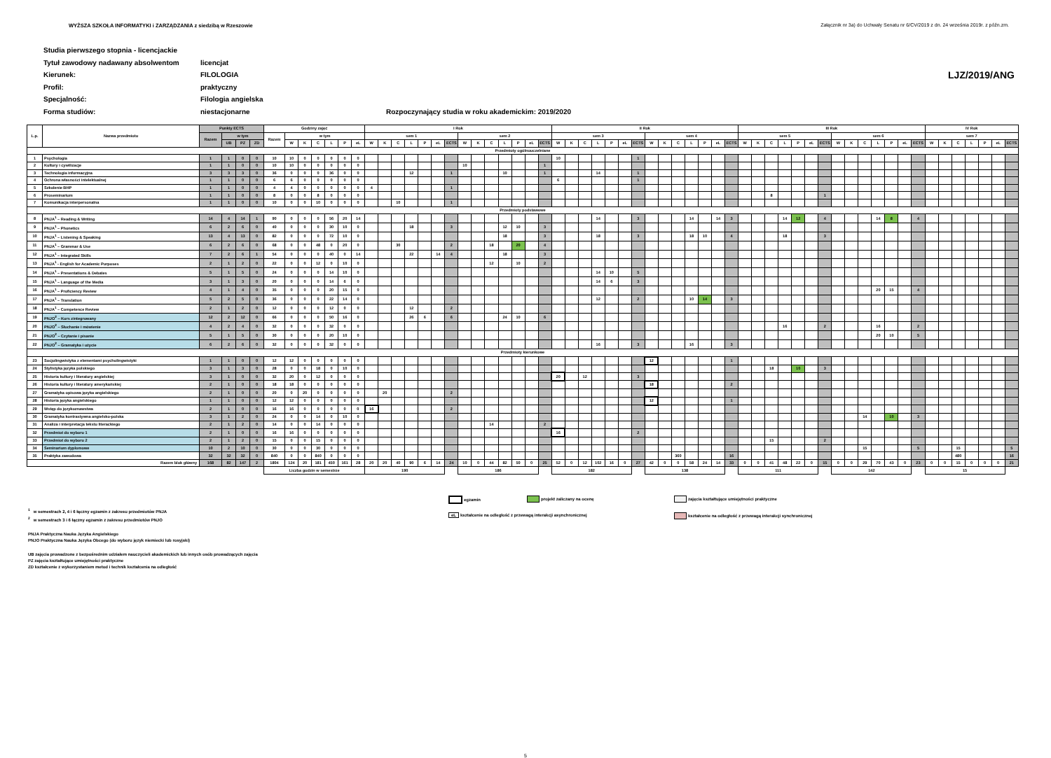WYŻSZA SZKOŁA INFORMATYKI i ZARZĄDZANIA z siedzibą w Rzeszowie Załącznik nr 3a) do Uchwały Senatu nr 6/CV/2019 z dn. 24 września 2019r. z późn.zm.
Studia pierwszego stopnia - licencjackie
Tytuł zawodowy nadawany absolwentom licencjat
Kierunek: FILOLOGIA LJZ/2019/ANG
Profil: praktyczny
Specjalność: Filologia angielska
Forma studiów: niestacjonarne Rozpoczynający studia w roku akademickim: 2019/2020
| L.p. | Nazwa przedmiotu | Punkty ECTS | | | | Godziny zajęć | | | | | | | I Rok | | | | | | | | | | | | | | II Rok | | | | | | | | | | | | | | III Rok | | | | | | | | | | | | | | IV Rok | | | | | | |
| --- | --- | --- | --- | --- | --- | --- | --- | --- | --- | --- | --- | --- | --- | --- | --- | --- | --- | --- | --- | --- | --- | --- | --- | --- | --- | --- | --- | --- | --- | --- | --- | --- | --- | --- | --- | --- | --- | --- | --- | --- | --- | --- | --- | --- | --- | --- | --- | --- | --- | --- | --- | --- | --- | --- | --- | --- | --- | --- | --- | --- | --- |
| | | Razem | w tym | | | Razem | w tym | | | | | | sem 1 | | | | | | | sem 2 | | | | | | | sem 3 | | | | | | | sem 4 | | | | | | | sem 5 | | | | | | | sem 6 | | | | | | | sem 7 | | | | | | |
| | | | UB | PZ | ZD | | W | K | C | L | P | eL | W | K | C | L | P | eL | ECTS | W | K | C | L | P | eL | ECTS | W | K | C | L | P | eL | ECTS | W | K | C | L | P | eL | ECTS | W | K | C | L | P | eL | ECTS | W | K | C | L | P | eL | ECTS | W | K | C | L | P | eL | ECTS |
| Przedmioty ogólnouczelniane | | | | | | | | | | | | | | | | | | | | | | | | | | | | | | | | | | | | | | | | | | | | | | | | | | | | | | | | | | | | | |
| 1 | Psychologia | 1 | 1 | 0 | 0 | 10 | 10 | 0 | 0 | 0 | 0 | 0 | | | | | | | | | | | | | | | 10 | | | | | | 1 | | | | | | | | | | | | | | | | | | | | | | | | | | | | |
| 2 | Kultury i cywilizacje | 1 | 1 | 0 | 0 | 10 | 10 | 0 | 0 | 0 | 0 | 0 | | | | | | | | 10 | | | | | | 1 | | | | | | | | | | | | | | | | | | | | | | | | | | | | | | | | | | | |
| 3 | Technologia informacyjna | 3 | 3 | 3 | 0 | 36 | 0 | 0 | 0 | 36 | 0 | 0 | | | | 12 | | | 1 | | | | 10 | | | 1 | | | | 14 | | | 1 | | | | | | | | | | | | | | | | | | | | | | | | | | | | |
| 4 | Ochrona własności intelektualnej | 1 | 1 | 0 | 0 | 6 | 6 | 0 | 0 | 0 | 0 | 0 | | | | | | | | | | | | | | | 6 | | | | | | 1 | | | | | | | | | | | | | | | | | | | | | | | | | | | | |
| 5 | Szkolenie BHP | 1 | 1 | 0 | 0 | 4 | 4 | 0 | 0 | 0 | 0 | 0 | 4 | | | | | | 1 | | | | | | | | | | | | | | | | | | | | | | | | | | | | | | | | | | | | | | | | | | |
| 6 | Proseminarium | 1 | 1 | 0 | 0 | 8 | 0 | 0 | 8 | 0 | 0 | 0 | | | | | | | | | | | | | | | | | | | | | | | | | | | | | | | 8 | | | | 1 | | | | | | | | | | | | | | |
| 7 | Komunikacja interpersonalna | 1 | 1 | 0 | 0 | 10 | 0 | 0 | 10 | 0 | 0 | 0 | | | 10 | | | | 1 | | | | | | | | | | | | | | | | | | | | | | | | | | | | | | | | | | | | | | | | | | |
| Przedmioty podstawowe | | | | | | | | | | | | | | | | | | | | | | | | | | | | | | | | | | | | | | | | | | | | | | | | | | | | | | | | | | | | | |
| 8 | PNJA<sup>1</sup> – Reading & Writing | 14 | 4 | 14 | 1 | 90 | 0 | 0 | 0 | 56 | 20 | 14 | | | | | | | | | | | | | | | | | | 14 | | | 3 | | | | 14 | | 14 | 3 | | | | 14 | 12 | | 4 | | | | 14 | 8 | | 4 | | | | | | | |
| 9 | PNJA<sup>1</sup> – Phonetics | 6 | 2 | 6 | 0 | 40 | 0 | 0 | 0 | 30 | 10 | 0 | | | | 18 | | | 3 | | | | 12 | 10 | | 3 | | | | | | | | | | | | | | | | | | | | | | | | | | | | | | | | | | | |
| 10 | PNJA<sup>1</sup> – Listening & Speaking | 13 | 4 | 13 | 0 | 82 | 0 | 0 | 0 | 72 | 10 | 0 | | | | | | | | | | | 18 | | | 3 | | | | 18 | | | 3 | | | | 18 | 10 | | 4 | | | | 18 | | | 3 | | | | | | | | | | | | | | |
| 11 | PNJA<sup>1</sup> – Grammar & Use | 6 | 2 | 6 | 0 | 68 | 0 | 0 | 48 | 0 | 20 | 0 | | | 30 | | | | 2 | | | 18 | | 20 | | 4 | | | | | | | | | | | | | | | | | | | | | | | | | | | | | | | | | | | |
| 12 | PNJA<sup>1</sup> – Integrated Skills | 7 | 2 | 6 | 1 | 54 | 0 | 0 | 0 | 40 | 0 | 14 | | | | 22 | | 14 | 4 | | | | 18 | | | 3 | | | | | | | | | | | | | | | | | | | | | | | | | | | | | | | | | | | |
| 13 | PNJA<sup>1</sup> - English for Academic Purposes | 2 | 1 | 2 | 0 | 22 | 0 | 0 | 12 | 0 | 10 | 0 | | | | | | | | | | 12 | | 10 | | 2 | | | | | | | | | | | | | | | | | | | | | | | | | | | | | | | | | | | |
| 14 | PNJA<sup>1</sup> – Presentations & Debates | 5 | 1 | 5 | 0 | 24 | 0 | 0 | 0 | 14 | 10 | 0 | | | | | | | | | | | | | | | | | | 14 | 10 | | 5 | | | | | | | | | | | | | | | | | | | | | | | | | | | | |
| 15 | PNJA<sup>1</sup> – Language of the Media | 3 | 1 | 3 | 0 | 20 | 0 | 0 | 0 | 14 | 6 | 0 | | | | | | | | | | | | | | | | | | 14 | 6 | | 3 | | | | | | | | | | | | | | | | | | | | | | | | | | | | |
| 16 | PNJA<sup>1</sup> – Proficiency Review | 4 | 1 | 4 | 0 | 35 | 0 | 0 | 0 | 20 | 15 | 0 | | | | | | | | | | | | | | | | | | | | | | | | | | | | | | | | | | | | | | | 20 | 15 | | 4 | | | | | | | |
| 17 | PNJA<sup>1</sup> – Translation | 5 | 2 | 5 | 0 | 36 | 0 | 0 | 0 | 22 | 14 | 0 | | | | | | | | | | | | | | | | | | 12 | | | 2 | | | | 10 | 14 | | 3 | | | | | | | | | | | | | | | | | | | | | |
| 18 | PNJA<sup>1</sup> – Competence Review | 2 | 1 | 2 | 0 | 12 | 0 | 0 | 0 | 12 | 0 | 0 | | | | 12 | | | 2 | | | | | | | | | | | | | | | | | | | | | | | | | | | | | | | | | | | | | | | | | | |
| 19 | PNJO<sup>2</sup> – Kurs zintegrowany | 12 | 2 | 12 | 0 | 66 | 0 | 0 | 0 | 50 | 16 | 0 | | | | 26 | 6 | | 6 | | | | 24 | 10 | | 6 | | | | | | | | | | | | | | | | | | | | | | | | | | | | | | | | | | | |
| 20 | PNJO<sup>2</sup> – Słuchanie i mówienie | 4 | 2 | 4 | 0 | 32 | 0 | 0 | 0 | 32 | 0 | 0 | | | | | | | | | | | | | | | | | | | | | | | | | | | | | | | | 16 | | | 2 | | | | 16 | | | 2 | | | | | | | |
| 21 | PNJO<sup>2</sup> – Czytanie i pisanie | 5 | 1 | 5 | 0 | 30 | 0 | 0 | 0 | 20 | 10 | 0 | | | | | | | | | | | | | | | | | | | | | | | | | | | | | | | | | | | | | | | 20 | 10 | | 5 | | | | | | | |
| 22 | PNJO<sup>2</sup> – Gramatyka i użycie | 6 | 2 | 6 | 0 | 32 | 0 | 0 | 0 | 32 | 0 | 0 | | | | | | | | | | | | | | | | | | 16 | | | 3 | | | | 16 | | | 3 | | | | | | | | | | | | | | | | | | | | | |
| Przedmioty kierunkowe | | | | | | | | | | | | | | | | | | | | | | | | | | | | | | | | | | | | | | | | | | | | | | | | | | | | | | | | | | | | | |
| 23 | Socjolingwistyka z elementami psycholingwistyki | 1 | 1 | 0 | 0 | 12 | 12 | 0 | 0 | 0 | 0 | 0 | | | | | | | | | | | | | | | | | | | | | | 12 | | | | | | 1 | | | | | | | | | | | | | | | | | | | | | |
| 24 | Stylistyka języka polskiego | 3 | 1 | 3 | 0 | 28 | 0 | 0 | 18 | 0 | 10 | 0 | | | | | | | | | | | | | | | | | | | | | | | | | | | | | | | 18 | | 10 | | 3 | | | | | | | | | | | | | | |
| 25 | Historia kultury i literatury angielskiej | 3 | 1 | 0 | 0 | 32 | 20 | 0 | 12 | 0 | 0 | 0 | | | | | | | | | | | | | | | 20 | | 12 | | | | 3 | | | | | | | | | | | | | | | | | | | | | | | | | | | | |
| 26 | Historia kultury i literatury amerykańskiej | 2 | 1 | 0 | 0 | 18 | 18 | 0 | 0 | 0 | 0 | 0 | | | | | | | | | | | | | | | | | | | | | | 18 | | | | | | 2 | | | | | | | | | | | | | | | | | | | | | |
| 27 | Gramatyka opisowa języka angielskiego | 2 | 1 | 0 | 0 | 20 | 0 | 20 | 0 | 0 | 0 | 0 | | 20 | | | | | 2 | | | | | | | | | | | | | | | | | | | | | | | | | | | | | | | | | | | | | | | | | | |
| 28 | Historia języka angielskiego | 1 | 1 | 0 | 0 | 12 | 12 | 0 | 0 | 0 | 0 | 0 | | | | | | | | | | | | | | | | | | | | | | 12 | | | | | | 1 | | | | | | | | | | | | | | | | | | | | | |
| 29 | Wstęp do językoznawstwa | 2 | 1 | 0 | 0 | 16 | 16 | 0 | 0 | 0 | 0 | 0 | 16 | | | | | | 2 | | | | | | | | | | | | | | | | | | | | | | | | | | | | | | | | | | | | | | | | | | |
| 30 | Gramatyka kontrastywna angielsko-polska | 3 | 1 | 2 | 0 | 24 | 0 | 0 | 14 | 0 | 10 | 0 | | | | | | | | | | | | | | | | | | | | | | | | | | | | | | | | | | | | | | 14 | | 10 | | 3 | | | | | | | |
| 31 | Analiza i interpretacja tekstu literackiego | 2 | 1 | 2 | 0 | 14 | 0 | 0 | 14 | 0 | 0 | 0 | | | | | | | | | | 14 | | | | 2 | | | | | | | | | | | | | | | | | | | | | | | | | | | | | | | | | | | |
| 32 | Przedmiot do wyboru 1 | 2 | 1 | 0 | 0 | 16 | 16 | 0 | 0 | 0 | 0 | 0 | | | | | | | | | | | | | | | 16 | | | | | | 2 | | | | | | | | | | | | | | | | | | | | | | | | | | | | |
| 33 | Przedmiot do wyboru 2 | 2 | 1 | 2 | 0 | 15 | 0 | 0 | 15 | 0 | 0 | 0 | | | | | | | | | | | | | | | | | | | | | | | | | | | | | | | 15 | | | | 2 | | | | | | | | | | | | | | |
| 34 | Seminarium dyplomowe | 10 | 2 | 10 | 0 | 30 | 0 | 0 | 30 | 0 | 0 | 0 | | | | | | | | | | | | | | | | | | | | | | | | | | | | | | | | | | | | | | 15 | | | | 5 | | | 15 | | | | 5 |
| 35 | Praktyka zawodowa | 32 | 32 | 32 | 0 | 840 | 0 | 0 | 840 | 0 | 0 | 0 | | | | | | | | | | | | | | | | | | | | | | | | 360 | | | | 16 | | | | | | | | | | | | | | | | | 480 | | | | 16 |
| Razem blok główny | | 168 | 82 | 147 | 2 | 1804 | 124 | 20 | 181 | 450 | 161 | 28 | 20 | 20 | 40 | 90 | 6 | 14 | 24 | 10 | 0 | 44 | 82 | 50 | 0 | 25 | 52 | 0 | 12 | 102 | 16 | 0 | 27 | 42 | 0 | 0 | 58 | 24 | 14 | 33 | 0 | 0 | 41 | 48 | 22 | 0 | 15 | 0 | 0 | 29 | 70 | 43 | 0 | 23 | 0 | 0 | 15 | 0 | 0 | 0 | 21 |
| | | | | | | Liczba godzin w semestrze | | | | | | | 190 | | | | | | | 186 | | | | | | | 182 | | | | | | | 138 | | | | | | | 111 | | | | | | | 142 | | | | | | | 15 | | | | | | |
<sup>1</sup> w semestrach 2, 4 i 6 łączny egzamin z zakresu przedmiotów PNJA
<sup>2</sup> w semestrach 3 i 6 łączny egzamin z zakresu przedmiotów PNJO
PNJA Praktyczna Nauka Języka Angielskiego
PNJO Praktyczna Nauka Języka Obcego (do wyboru język niemiecki lub rosyjski)
UB zajęcia prowadzone z bezpośrednim udziałem nauczycieli akademickich lub innych osób prowadzących zajęcia
PZ zajęcia kształtujące umiejętności praktyczne
ZD kształcenie z wykorzystaniem metod i technik kształcenia na odległość
egzamin projekt zaliczany na ocenę zajęcia kształtujące umiejętności praktyczne
eL kształcenie na odległość z przewagą interakcji asynchronicznej kształcenie na odległość z przewagą interakcji synchronicznej
5